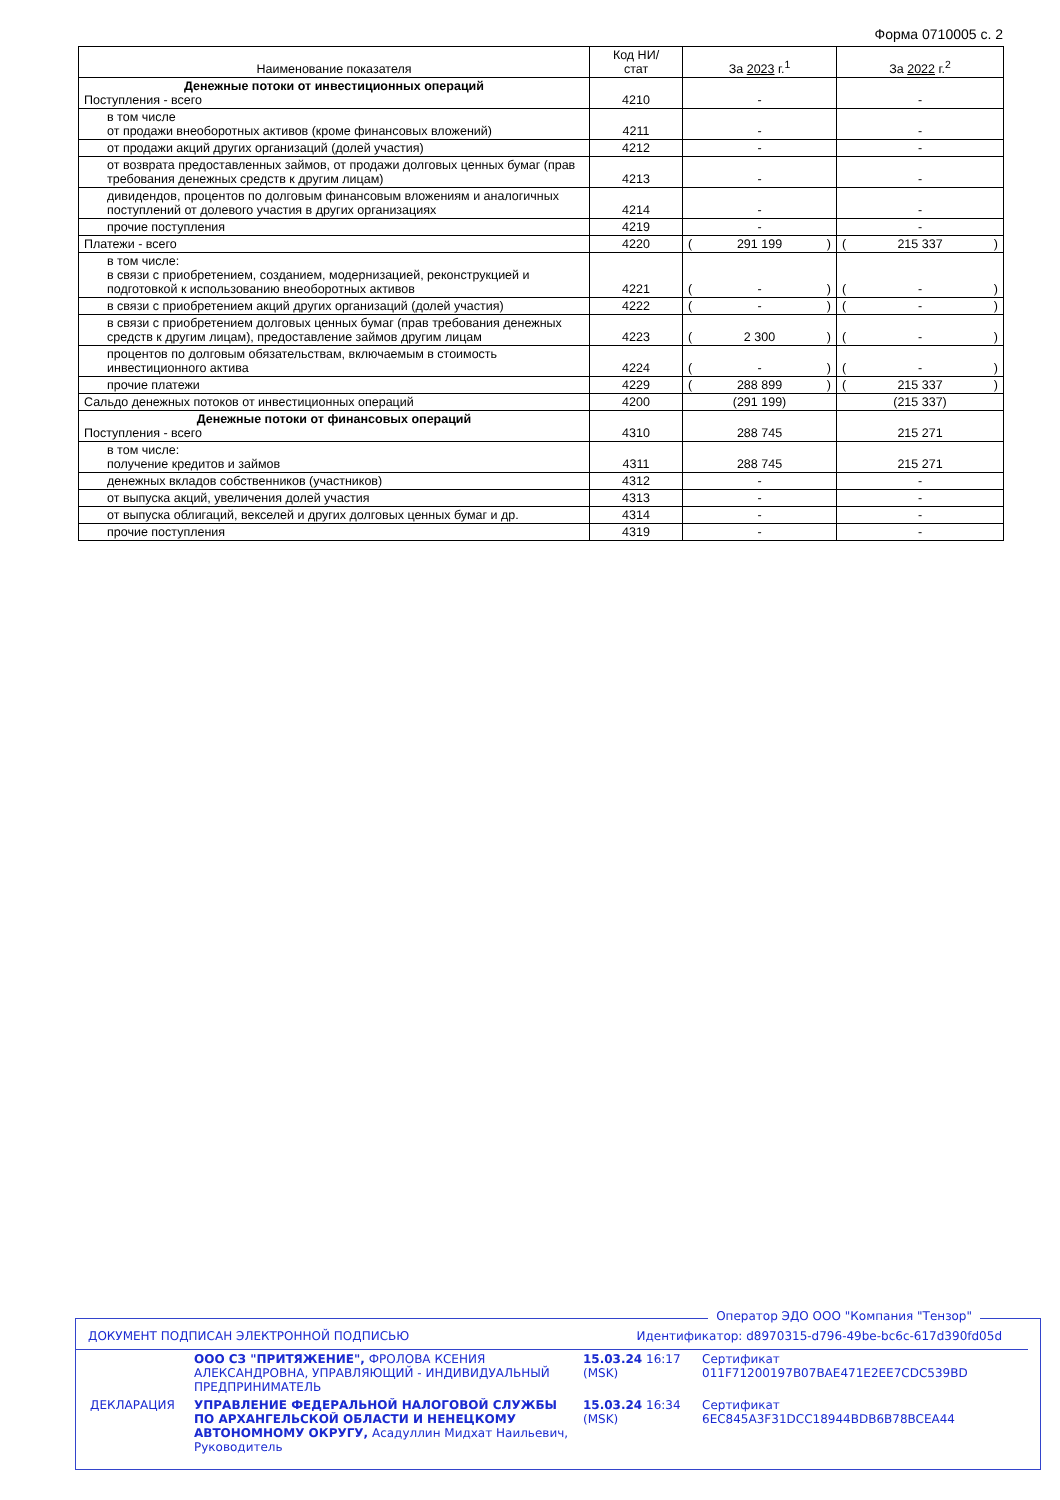Форма 0710005 с. 2
| Наименование показателя | Код НИ/ стат | За 2023 г.<sup>1</sup> | За 2022 г.<sup>2</sup> |
| Денежные потоки от инвестиционных операций Поступления - всего | 4210 | - | - |
| в том числе от продажи внеоборотных активов (кроме финансовых вложений) | 4211 | - | - |
| от продажи акций других организаций (долей участия) | 4212 | - | - |
| от возврата предоставленных займов, от продажи долговых ценных бумаг (прав требования денежных средств к другим лицам) | 4213 | - | - |
| дивидендов, процентов по долговым финансовым вложениям и аналогичных поступлений от долевого участия в других организациях | 4214 | - | - |
| прочие поступления | 4219 | - | - |
| Платежи - всего | 4220 | ( 291 199 ) | ( 215 337 ) |
| в том числе: в связи с приобретением, созданием, модернизацией, реконструкцией и подготовкой к использованию внеоборотных активов | 4221 | ( - ) | ( - ) |
| в связи с приобретением акций других организаций (долей участия) | 4222 | ( - ) | ( - ) |
| в связи с приобретением долговых ценных бумаг (прав требования денежных средств к другим лицам), предоставление займов другим лицам | 4223 | ( 2 300 ) | ( - ) |
| процентов по долговым обязательствам, включаемым в стоимость инвестиционного актива | 4224 | ( - ) | ( - ) |
| прочие платежи | 4229 | ( 288 899 ) | ( 215 337 ) |
| Сальдо денежных потоков от инвестиционных операций | 4200 | (291 199) | (215 337) |
| Денежные потоки от финансовых операций Поступления - всего | 4310 | 288 745 | 215 271 |
| в том числе: получение кредитов и займов | 4311 | 288 745 | 215 271 |
| денежных вкладов собственников (участников) | 4312 | - | - |
| от выпуска акций, увеличения долей участия | 4313 | - | - |
| от выпуска облигаций, векселей и других долговых ценных бумаг и др. | 4314 | - | - |
| прочие поступления | 4319 | - | - |
Оператор ЭДО ООО "Компания "Тензор"
ДОКУМЕНТ ПОДПИСАН ЭЛЕКТРОННОЙ ПОДПИСЬЮ Идентификатор: d8970315-d796-49be-bc6c-617d390fd05d
| | ООО СЗ "ПРИТЯЖЕНИЕ", ФРОЛОВА КСЕНИЯ АЛЕКСАНДРОВНА, УПРАВЛЯЮЩИЙ - ИНДИВИДУАЛЬНЫЙ ПРЕДПРИНИМАТЕЛЬ | 15.03.24 16:17 (MSK) | Сертификат 011F71200197B07BAE471E2EE7CDC539BD |
| ДЕКЛАРАЦИЯ | УПРАВЛЕНИЕ ФЕДЕРАЛЬНОЙ НАЛОГОВОЙ СЛУЖБЫ ПО АРХАНГЕЛЬСКОЙ ОБЛАСТИ И НЕНЕЦКОМУ АВТОНОМНОМУ ОКРУГУ, Асадуллин Мидхат Наильевич, Руководитель | 15.03.24 16:34 (MSK) | Сертификат 6EC845A3F31DCC18944BDB6B78BCEA44 |